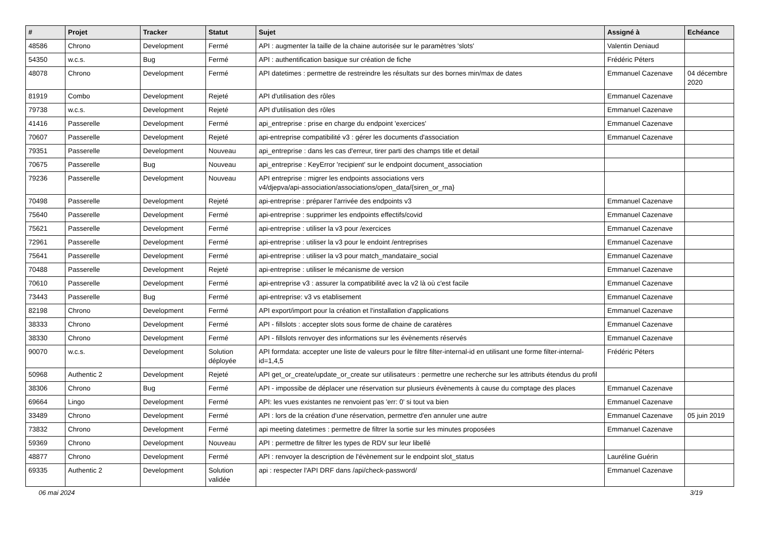| # | Projet | Tracker | Statut | Sujet | Assigné à | Echéance |
| --- | --- | --- | --- | --- | --- | --- |
| 48586 | Chrono | Development | Fermé | API : augmenter la taille de la chaine autorisée sur le paramètres 'slots' | Valentin Deniaud | |
| 54350 | w.c.s. | Bug | Fermé | API : authentification basique sur création de fiche | Frédéric Péters | |
| 48078 | Chrono | Development | Fermé | API datetimes : permettre de restreindre les résultats sur des bornes min/max de dates | Emmanuel Cazenave | 04 décembre 2020 |
| 81919 | Combo | Development | Rejeté | API d'utilisation des rôles | Emmanuel Cazenave | |
| 79738 | w.c.s. | Development | Rejeté | API d'utilisation des rôles | Emmanuel Cazenave | |
| 41416 | Passerelle | Development | Fermé | api_entreprise : prise en charge du endpoint 'exercices' | Emmanuel Cazenave | |
| 70607 | Passerelle | Development | Rejeté | api-entreprise compatibilité v3 : gérer les documents d'association | Emmanuel Cazenave | |
| 79351 | Passerelle | Development | Nouveau | api_entreprise : dans les cas d'erreur, tirer parti des champs title et detail | | |
| 70675 | Passerelle | Bug | Nouveau | api_entreprise : KeyError 'recipient' sur le endpoint document_association | | |
| 79236 | Passerelle | Development | Nouveau | API entreprise : migrer les endpoints associations vers v4/djepva/api-association/associations/open_data/{siren_or_rna} | | |
| 70498 | Passerelle | Development | Rejeté | api-entreprise : préparer l'arrivée des endpoints v3 | Emmanuel Cazenave | |
| 75640 | Passerelle | Development | Fermé | api-entreprise : supprimer les endpoints effectifs/covid | Emmanuel Cazenave | |
| 75621 | Passerelle | Development | Fermé | api-entreprise : utiliser la v3 pour /exercices | Emmanuel Cazenave | |
| 72961 | Passerelle | Development | Fermé | api-entreprise : utiliser la v3 pour le endoint /entreprises | Emmanuel Cazenave | |
| 75641 | Passerelle | Development | Fermé | api-entreprise : utiliser la v3 pour match_mandataire_social | Emmanuel Cazenave | |
| 70488 | Passerelle | Development | Rejeté | api-entreprise : utiliser le mécanisme de version | Emmanuel Cazenave | |
| 70610 | Passerelle | Development | Fermé | api-entreprise v3 : assurer la compatibilité avec la v2 là où c'est facile | Emmanuel Cazenave | |
| 73443 | Passerelle | Bug | Fermé | api-entreprise: v3 vs etablisement | Emmanuel Cazenave | |
| 82198 | Chrono | Development | Fermé | API export/import pour la création et l'installation d'applications | Emmanuel Cazenave | |
| 38333 | Chrono | Development | Fermé | API - fillslots : accepter slots sous forme de chaine de caratères | Emmanuel Cazenave | |
| 38330 | Chrono | Development | Fermé | API - fillslots renvoyer des informations sur les évènements réservés | Emmanuel Cazenave | |
| 90070 | w.c.s. | Development | Solution déployée | API formdata: accepter une liste de valeurs pour le filtre filter-internal-id en utilisant une forme filter-internal-id=1,4,5 | Frédéric Péters | |
| 50968 | Authentic 2 | Development | Rejeté | API get_or_create/update_or_create sur utilisateurs : permettre une recherche sur les attributs étendus du profil | | |
| 38306 | Chrono | Bug | Fermé | API - impossibe de déplacer une réservation sur plusieurs évènements à cause du comptage des places | Emmanuel Cazenave | |
| 69664 | Lingo | Development | Fermé | API: les vues existantes ne renvoient pas 'err: 0' si tout va bien | Emmanuel Cazenave | |
| 33489 | Chrono | Development | Fermé | API : lors de la création d'une réservation, permettre d'en annuler une autre | Emmanuel Cazenave | 05 juin 2019 |
| 73832 | Chrono | Development | Fermé | api meeting datetimes : permettre de filtrer la sortie sur les minutes proposées | Emmanuel Cazenave | |
| 59369 | Chrono | Development | Nouveau | API : permettre de filtrer les types de RDV sur leur libellé | | |
| 48877 | Chrono | Development | Fermé | API : renvoyer la description de l'évènement sur le endpoint slot_status | Lauréline Guérin | |
| 69335 | Authentic 2 | Development | Solution validée | api : respecter l'API DRF dans /api/check-password/ | Emmanuel Cazenave | |
06 mai 2024 3/19